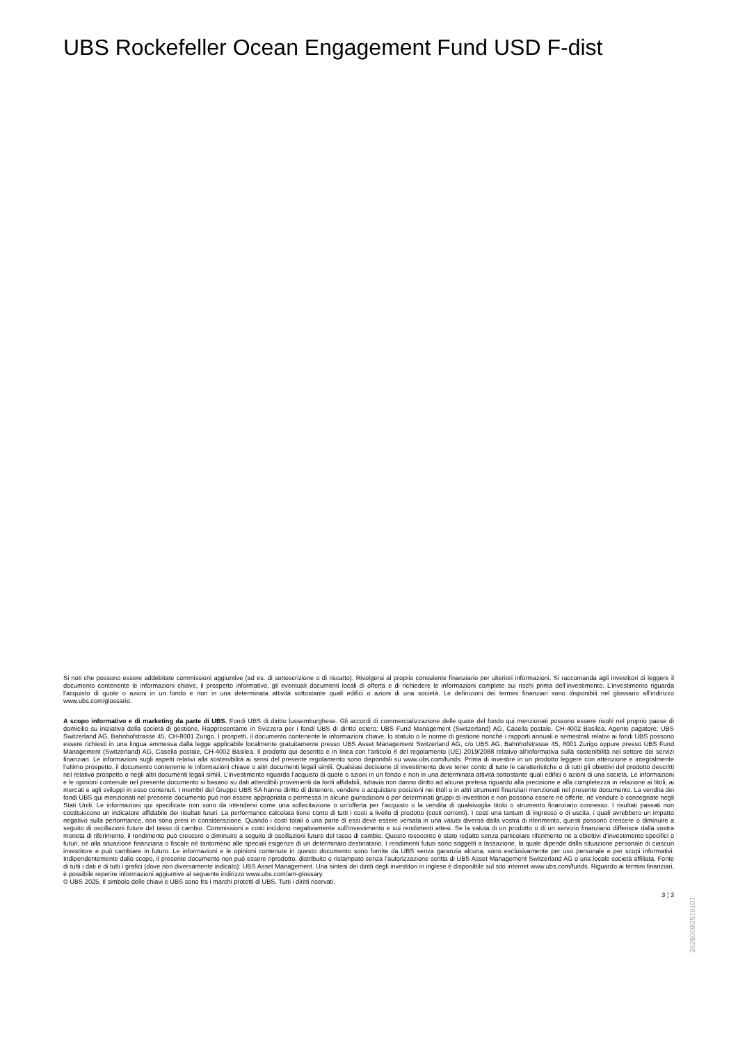UBS Rockefeller Ocean Engagement Fund USD F-dist
Si noti che possono essere addebitate commissioni aggiuntive (ad es. di sottoscrizione o di riscatto). Rivolgersi al proprio consulente finanziario per ulteriori informazioni. Si raccomanda agli investitori di leggere il documento contenente le informazioni chiave, il prospetto informativo, gli eventuali documenti locali di offerta e di richiedere le informazioni complete sui rischi prima dell’investimento. L’investimento riguarda l’acquisto di quote o azioni in un fondo e non in una determinata attività sottostante quali edifici o azioni di una società. Le definizioni dei termini finanziari sono disponibili nel glossario all’indirizzo www.ubs.com/glossario.
A scopo informativo e di marketing da parte di UBS. Fondi UBS di diritto lussemburghese. Gli accordi di commercializzazione delle quote del fondo qui menzionati possono essere risolti nel proprio paese di domicilio su iniziativa della società di gestione. Rappresentante in Svizzera per i fondi UBS di diritto estero: UBS Fund Management (Switzerland) AG, Casella postale, CH-4002 Basilea. Agente pagatore: UBS Switzerland AG, Bahnhofstrasse 45, CH-8001 Zurigo. I prospetti, il documento contenente le informazioni chiave, lo statuto o le norme di gestione nonché i rapporti annuali e semestrali relativi ai fondi UBS possono essere richiesti in una lingua ammessa dalla legge applicabile localmente gratuitamente presso UBS Asset Management Switzerland AG, c/o UBS AG, Bahnhofstrasse 45, 8001 Zurigo oppure presso UBS Fund Management (Switzerland) AG, Casella postale, CH-4002 Basilea. Il prodotto qui descritto è in linea con l'articolo 8 del regolamento (UE) 2019/2088 relativo all’informativa sulla sostenibilità nel settore dei servizi finanziari. Le informazioni sugli aspetti relativi alla sostenibilità ai sensi del presente regolamento sono disponibili su www.ubs.com/funds. Prima di investire in un prodotto leggere con attenzione e integralmente l’ultimo prospetto, il documento contenente le informazioni chiave o altri documenti legali simili. Qualsiasi decisione di investimento deve tener conto di tutte le caratteristiche o di tutti gli obiettivi del prodotto descritti nel relativo prospetto o negli altri documenti legali simili. L’investimento riguarda l’acquisto di quote o azioni in un fondo e non in una determinata attività sottostante quali edifici o azioni di una società. Le informazioni e le opinioni contenute nel presente documento si basano su dati attendibili provenienti da fonti affidabili, tuttavia non danno diritto ad alcuna pretesa riguardo alla precisione e alla completezza in relazione ai titoli, ai mercati e agli sviluppi in esso contenuti. I membri del Gruppo UBS SA hanno diritto di detenere, vendere o acquistare posizioni nei titoli o in altri strumenti finanziari menzionati nel presente documento. La vendita dei fondi UBS qui menzionati nel presente documento può non essere appropriata o permessa in alcune giurisdizioni o per determinati gruppi di investitori e non possono essere né offerte, né vendute o consegnate negli Stati Uniti. Le informazioni qui specificate non sono da intendersi come una sollecitazione o un’offerta per l’acquisto o la vendita di qualsivoglia titolo o strumento finanziario connesso. I risultati passati non costituiscono un indicatore affidabile dei risultati futuri. La performance calcolata tiene conto di tutti i costi a livello di prodotto (costi correnti). I costi una tantum di ingresso o di uscita, i quali avrebbero un impatto negativo sulla performance, non sono presi in considerazione. Quando i costi totali o una parte di essi deve essere versata in una valuta diversa dalla vostra di riferimento, questi possono crescere o diminuire a seguito di oscillazioni future del tasso di cambio. Commissioni e costi incidono negativamente sull’investimento e sui rendimenti attesi. Se la valuta di un prodotto o di un servizio finanziario differisce dalla vostra moneta di riferimento, il rendimento può crescere o diminuire a seguito di oscillazioni future del tasso di cambio. Questo resoconto è stato redatto senza particolare riferimento né a obiettivi d’investimento specifici o futuri, né alla situazione finanziaria o fiscale né tantomeno alle speciali esigenze di un determinato destinatario. I rendimenti futuri sono soggetti a tassazione, la quale dipende dalla situazione personale di ciascun investitore e può cambiare in futuro. Le informazioni e le opinioni contenute in questo documento sono fornite da UBS senza garanzia alcuna, sono esclusivamente per uso personale e per scopi informativi. Indipendentemente dallo scopo, il presente documento non può essere riprodotto, distribuito o ristampato senza l’autorizzazione scritta di UBS Asset Management Switzerland AG o una locale società affiliata. Fonte di tutti i dati e di tutti i grafici (dove non diversamente indicato): UBS Asset Management. Una sintesi dei diritti degli investitori in inglese è disponibile sul sito internet www.ubs.com/funds. Riguardo ai termini finanziari, è possibile reperire informazioni aggiuntive al seguente indirizzo www.ubs.com/am-glossary.
© UBS 2025. Il simbolo delle chiavi e UBS sono fra i marchi protetti di UBS. Tutti i diritti riservati.
3 ¦ 3
2629009l2578107